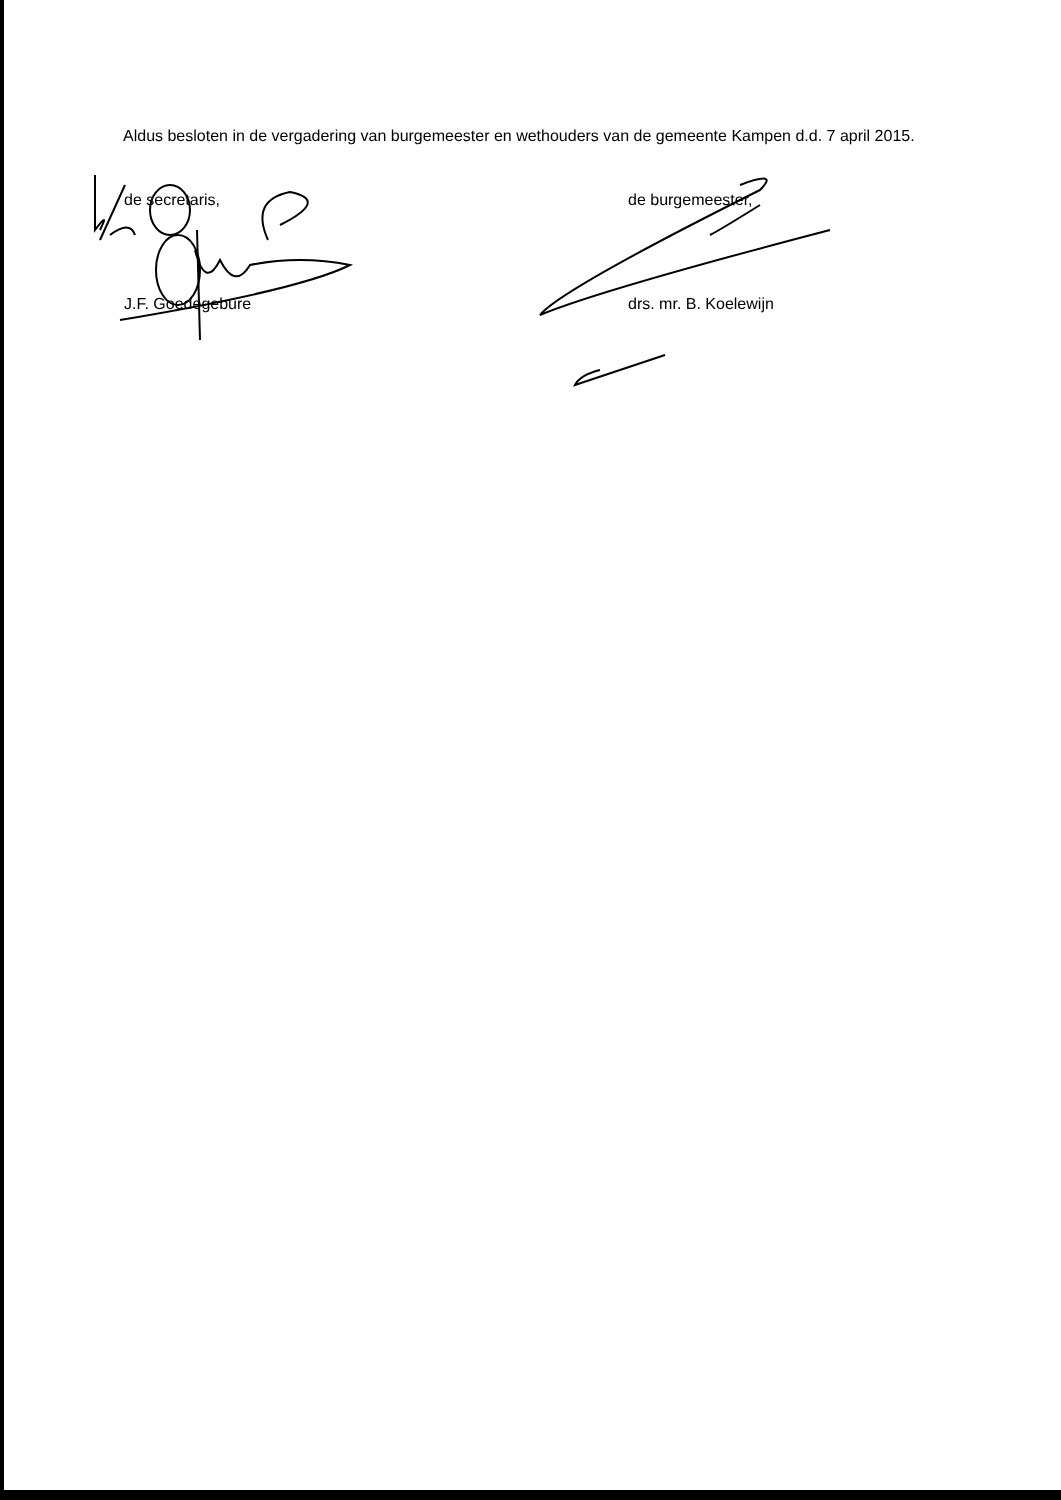Aldus besloten in de vergadering van burgemeester en wethouders van de gemeente Kampen d.d. 7 april 2015.
de secretaris,
J.F. Goedegebure
de burgemeester,
drs. mr. B. Koelewijn